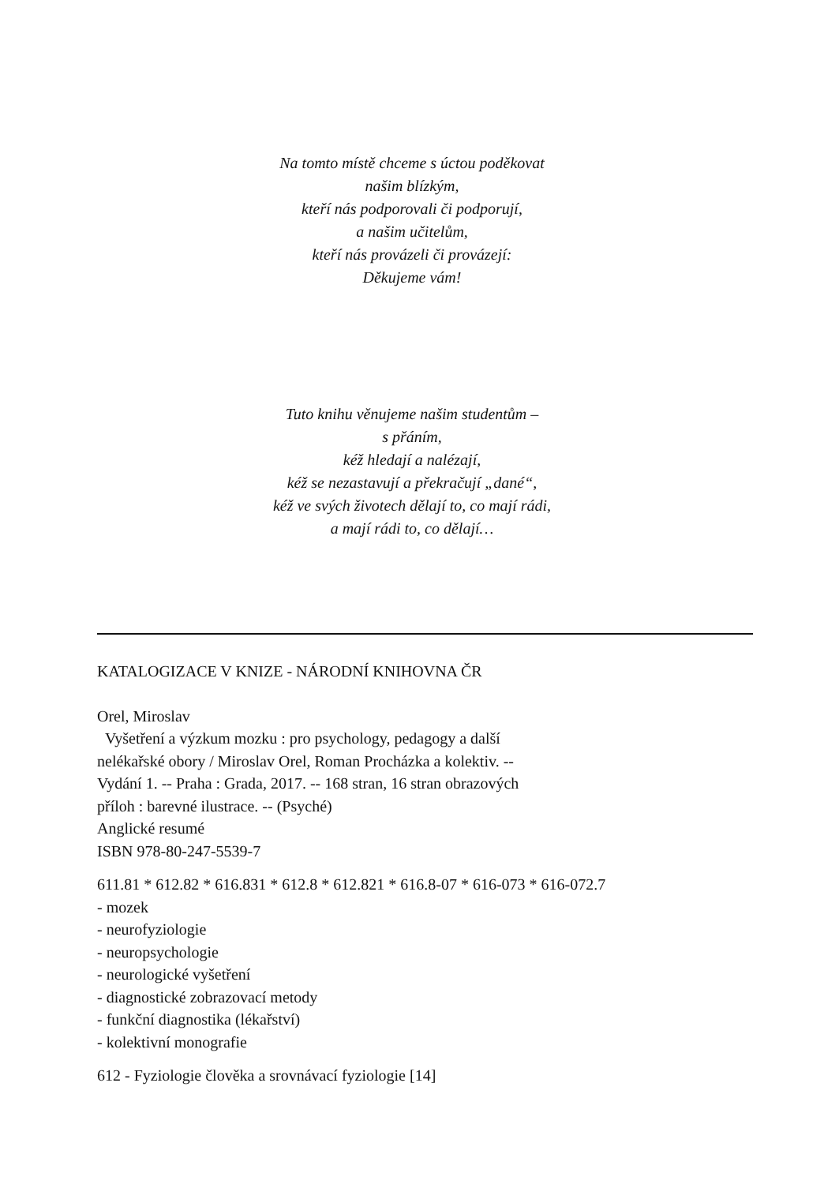Na tomto místě chceme s úctou poděkovat
našim blízkým,
kteří nás podporovali či podporují,
a našim učitelům,
kteří nás provázeli či provázejí:
Děkujeme vám!
Tuto knihu věnujeme našim studentům –
s přáním,
kéž hledají a nalézají,
kéž se nezastavují a překračují „dané“,
kéž ve svých životech dělají to, co mají rádi,
a mají rádi to, co dělají…
KATALOGIZACE V KNIZE - NÁRODNÍ KNIHOVNA ČR
Orel, Miroslav
Vyšetření a výzkum mozku : pro psychology, pedagogy a další
nelékařské obory / Miroslav Orel, Roman Procházka a kolektiv. --
Vydání 1. -- Praha : Grada, 2017. -- 168 stran, 16 stran obrazových
příloh : barevné ilustrace. -- (Psyché)
Anglické resumé
ISBN 978-80-247-5539-7
611.81 * 612.82 * 616.831 * 612.8 * 612.821 * 616.8-07 * 616-073 * 616-072.7
- mozek
- neurofyziologie
- neuropsychologie
- neurologické vyšetření
- diagnostické zobrazovací metody
- funkční diagnostika (lékařství)
- kolektivní monografie
612 - Fyziologie člověka a srovnávací fyziologie [14]